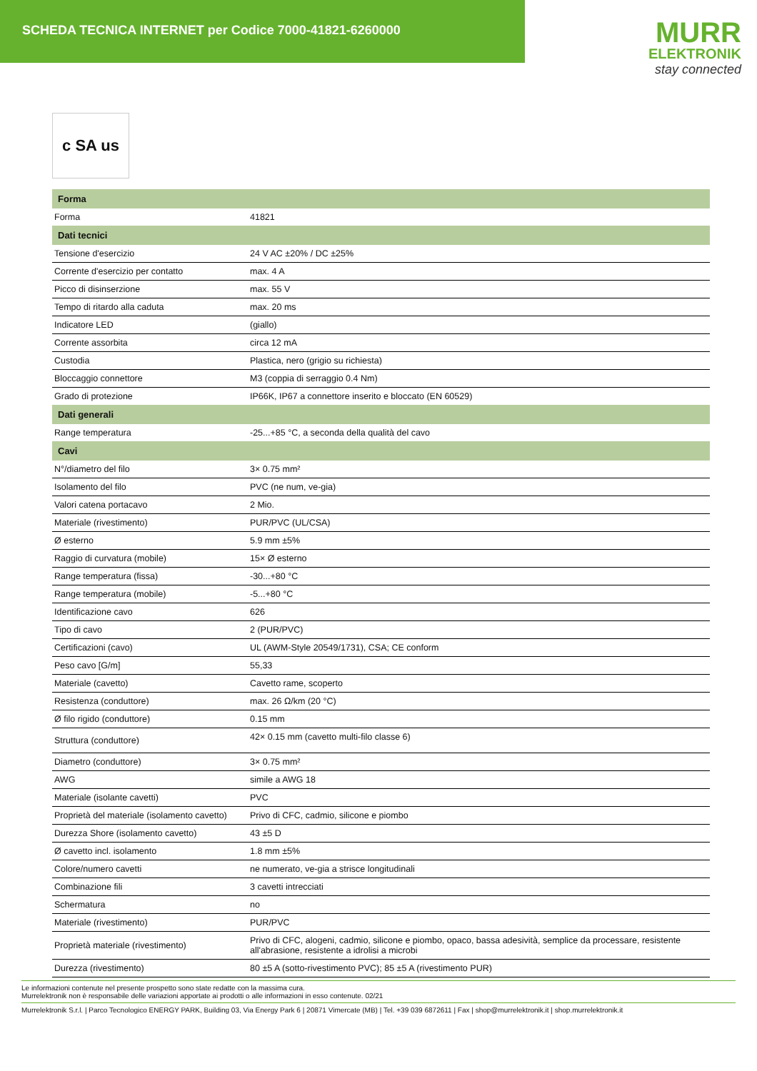SCHEDA TECNICA INTERNET per Codice 7000-41821-6260000
MURR
ELEKTRONIK
stay connected
c SA us
| Forma | |
| --- | --- |
| Forma | 41821 |
| Dati tecnici | |
| Tensione d'esercizio | 24 V AC ±20% / DC ±25% |
| Corrente d'esercizio per contatto | max. 4 A |
| Picco di disinserzione | max. 55 V |
| Tempo di ritardo alla caduta | max. 20 ms |
| Indicatore LED | (giallo) |
| Corrente assorbita | circa 12 mA |
| Custodia | Plastica, nero (grigio su richiesta) |
| Bloccaggio connettore | M3 (coppia di serraggio 0.4 Nm) |
| Grado di protezione | IP66K, IP67 a connettore inserito e bloccato (EN 60529) |
| Dati generali | |
| Range temperatura | -25...+85 °C, a seconda della qualità del cavo |
| Cavi | |
| N°/diametro del filo | 3× 0.75 mm² |
| Isolamento del filo | PVC (ne num, ve-gia) |
| Valori catena portacavo | 2 Mio. |
| Materiale (rivestimento) | PUR/PVC (UL/CSA) |
| Ø esterno | 5.9 mm ±5% |
| Raggio di curvatura (mobile) | 15× Ø esterno |
| Range temperatura (fissa) | -30...+80 °C |
| Range temperatura (mobile) | -5...+80 °C |
| Identificazione cavo | 626 |
| Tipo di cavo | 2 (PUR/PVC) |
| Certificazioni (cavo) | UL (AWM-Style 20549/1731), CSA; CE conform |
| Peso cavo [G/m] | 55,33 |
| Materiale (cavetto) | Cavetto rame, scoperto |
| Resistenza (conduttore) | max. 26 Ω/km (20 °C) |
| Ø filo rigido (conduttore) | 0.15 mm |
| Struttura (conduttore) | 42× 0.15 mm (cavetto multi-filo classe 6) |
| Diametro (conduttore) | 3× 0.75 mm² |
| AWG | simile a AWG 18 |
| Materiale (isolante cavetti) | PVC |
| Proprietà del materiale (isolamento cavetto) | Privo di CFC, cadmio, silicone e piombo |
| Durezza Shore (isolamento cavetto) | 43 ±5 D |
| Ø cavetto incl. isolamento | 1.8 mm ±5% |
| Colore/numero cavetti | ne numerato, ve-gia a strisce longitudinali |
| Combinazione fili | 3 cavetti intrecciati |
| Schermatura | no |
| Materiale (rivestimento) | PUR/PVC |
| Proprietà materiale (rivestimento) | Privo di CFC, alogeni, cadmio, silicone e piombo, opaco, bassa adesività, semplice da processare, resistente all'abrasione, resistente a idrolisi a microbi |
| Durezza (rivestimento) | 80 ±5 A (sotto-rivestimento PVC); 85 ±5 A (rivestimento PUR) |
Le informazioni contenute nel presente prospetto sono state redatte con la massima cura.
Murrelektronik non è responsabile delle variazioni apportate ai prodotti o alle informazioni in esso contenute. 02/21
Murrelektronik S.r.l. | Parco Tecnologico ENERGY PARK, Building 03, Via Energy Park 6 | 20871 Vimercate (MB) | Tel. +39 039 6872611 | Fax | shop@murrelektronik.it | shop.murrelektronik.it